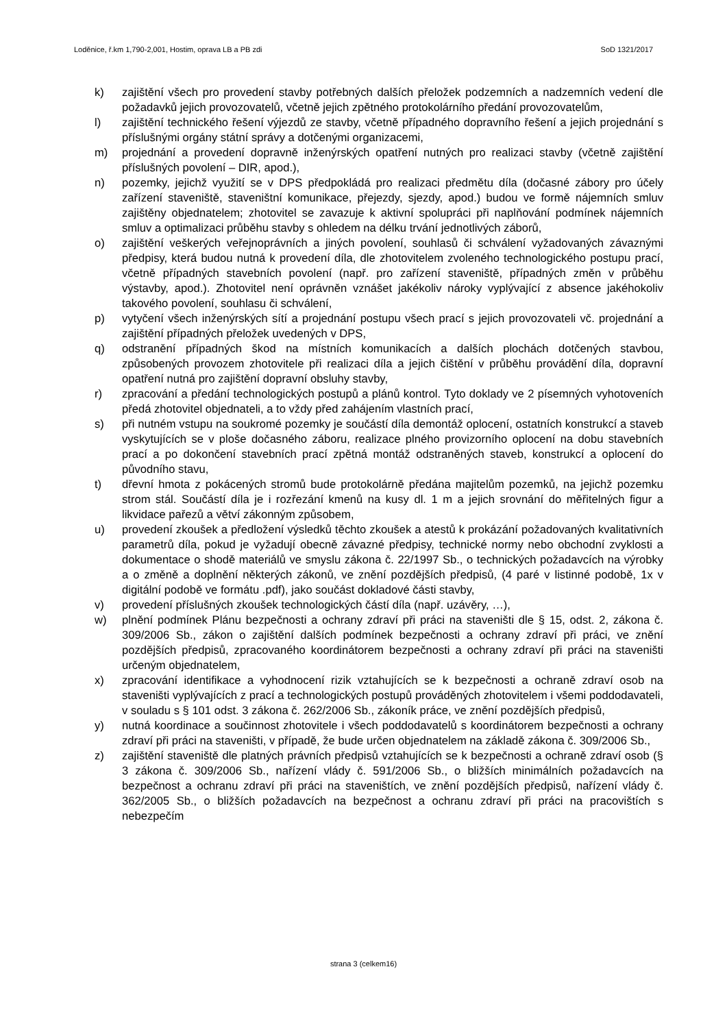Loděnice, ř.km 1,790-2,001, Hostim, oprava LB a PB zdi SoD 1321/2017
k) zajištění všech pro provedení stavby potřebných dalších přeložek podzemních a nadzemních vedení dle požadavků jejich provozovatelů, včetně jejich zpětného protokolárního předání provozovatelům,
l) zajištění technického řešení výjezdů ze stavby, včetně případného dopravního řešení a jejich projednání s příslušnými orgány státní správy a dotčenými organizacemi,
m) projednání a provedení dopravně inženýrských opatření nutných pro realizaci stavby (včetně zajištění příslušných povolení – DIR, apod.),
n) pozemky, jejichž využití se v DPS předpokládá pro realizaci předmětu díla (dočasné zábory pro účely zařízení staveniště, staveništní komunikace, přejezdy, sjezdy, apod.) budou ve formě nájemních smluv zajištěny objednatelem; zhotovitel se zavazuje k aktivní spolupráci při naplňování podmínek nájemních smluv a optimalizaci průběhu stavby s ohledem na délku trvání jednotlivých záborů,
o) zajištění veškerých veřejnoprávních a jiných povolení, souhlasů či schválení vyžadovaných závaznými předpisy, která budou nutná k provedení díla, dle zhotovitelem zvoleného technologického postupu prací, včetně případných stavebních povolení (např. pro zařízení staveniště, případných změn v průběhu výstavby, apod.). Zhotovitel není oprávněn vznášet jakékoliv nároky vyplývající z absence jakéhokoliv takového povolení, souhlasu či schválení,
p) vytyčení všech inženýrských sítí a projednání postupu všech prací s jejich provozovateli vč. projednání a zajištění případných přeložek uvedených v DPS,
q) odstranění případných škod na místních komunikacích a dalších plochách dotčených stavbou, způsobených provozem zhotovitele při realizaci díla a jejich čištění v průběhu provádění díla, dopravní opatření nutná pro zajištění dopravní obsluhy stavby,
r) zpracování a předání technologických postupů a plánů kontrol. Tyto doklady ve 2 písemných vyhotoveních předá zhotovitel objednateli, a to vždy před zahájením vlastních prací,
s) při nutném vstupu na soukromé pozemky je součástí díla demontáž oplocení, ostatních konstrukcí a staveb vyskytujících se v ploše dočasného záboru, realizace plného provizorního oplocení na dobu stavebních prací a po dokončení stavebních prací zpětná montáž odstraněných staveb, konstrukcí a oplocení do původního stavu,
t) dřevní hmota z pokácených stromů bude protokolárně předána majitelům pozemků, na jejichž pozemku strom stál. Součástí díla je i rozřezání kmenů na kusy dl. 1 m a jejich srovnání do měřitelných figur a likvidace pařezů a větví zákonným způsobem,
u) provedení zkoušek a předložení výsledků těchto zkoušek a atestů k prokázání požadovaných kvalitativních parametrů díla, pokud je vyžadují obecně závazné předpisy, technické normy nebo obchodní zvyklosti a dokumentace o shodě materiálů ve smyslu zákona č. 22/1997 Sb., o technických požadavcích na výrobky a o změně a doplnění některých zákonů, ve znění pozdějších předpisů, (4 paré v listinné podobě, 1x v digitální podobě ve formátu .pdf), jako součást dokladové části stavby,
v) provedení příslušných zkoušek technologických částí díla (např. uzávěry, …),
w) plnění podmínek Plánu bezpečnosti a ochrany zdraví při práci na staveništi dle § 15, odst. 2, zákona č. 309/2006 Sb., zákon o zajištění dalších podmínek bezpečnosti a ochrany zdraví při práci, ve znění pozdějších předpisů, zpracovaného koordinátorem bezpečnosti a ochrany zdraví při práci na staveništi určeným objednatelem,
x) zpracování identifikace a vyhodnocení rizik vztahujících se k bezpečnosti a ochraně zdraví osob na staveništi vyplývajících z prací a technologických postupů prováděných zhotovitelem i všemi poddodavateli, v souladu s § 101 odst. 3 zákona č. 262/2006 Sb., zákoník práce, ve znění pozdějších předpisů,
y) nutná koordinace a součinnost zhotovitele i všech poddodavatelů s koordinátorem bezpečnosti a ochrany zdraví při práci na staveništi, v případě, že bude určen objednatelem na základě zákona č. 309/2006 Sb.,
z) zajištění staveniště dle platných právních předpisů vztahujících se k bezpečnosti a ochraně zdraví osob (§ 3 zákona č. 309/2006 Sb., nařízení vlády č. 591/2006 Sb., o bližších minimálních požadavcích na bezpečnost a ochranu zdraví při práci na staveništích, ve znění pozdějších předpisů, nařízení vlády č. 362/2005 Sb., o bližších požadavcích na bezpečnost a ochranu zdraví při práci na pracovištích s nebezpečím
strana 3 (celkem16)